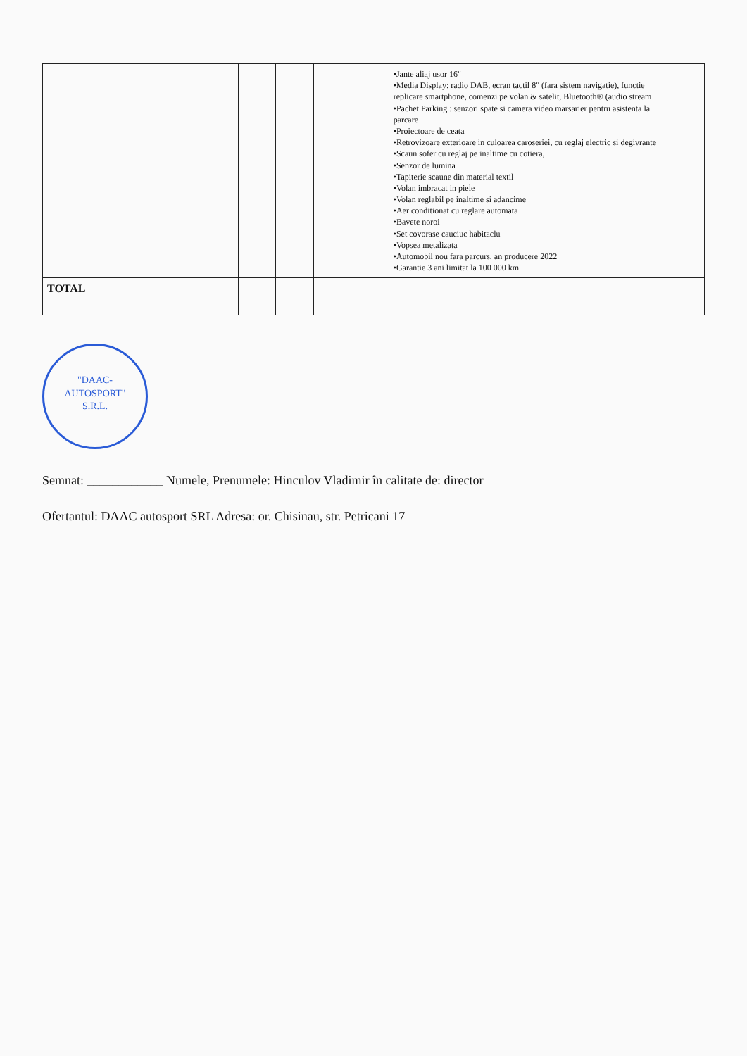| | | | | | •Jante aliaj usor 16" •Media Display: radio DAB, ecran tactil 8" (fara sistem navigatie), functie replicare smartphone, comenzi pe volan & satelit, Bluetooth® (audio stream •Pachet Parking : senzori spate si camera video marsarier pentru asistenta la parcare •Proiectoare de ceata •Retrovizoare exterioare in culoarea caroseriei, cu reglaj electric si degivrante •Scaun sofer cu reglaj pe inaltime cu cotiera, •Senzor de lumina •Tapiterie scaune din material textil •Volan imbracat in piele •Volan reglabil pe inaltime si adancime •Aer conditionat cu reglare automata •Bavete noroi •Set covorase cauciuc habitaclu •Vopsea metalizata •Automobil nou fara parcurs, an producere 2022 •Garantie 3 ani limitat la 100 000 km | |
| TOTAL | | | | | | |
"DAAC-
AUTOSPORT"
S.R.L.
Semnat: ____________ Numele, Prenumele: Hinculov Vladimir în calitate de: director
Ofertantul: DAAC autosport SRL Adresa: or. Chisinau, str. Petricani 17